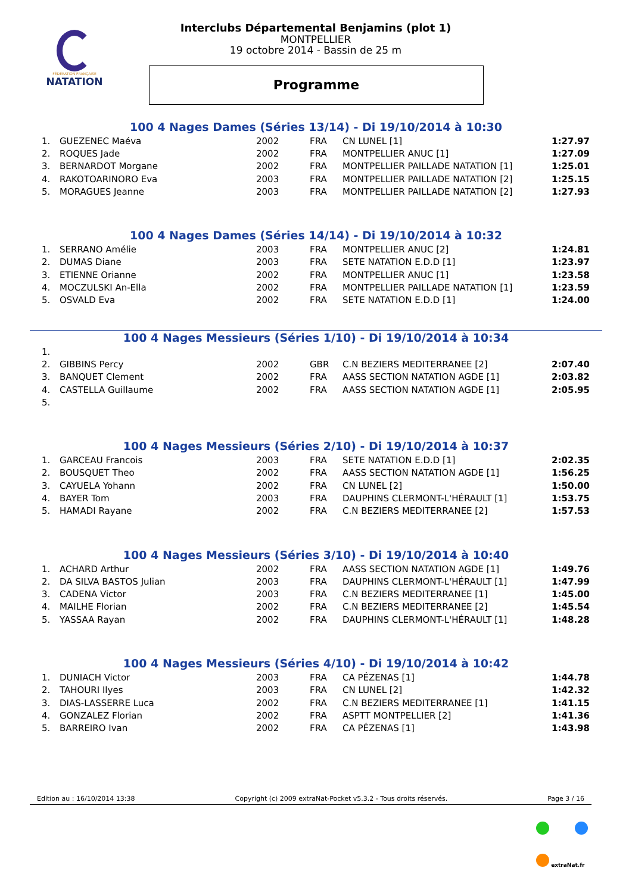FÉDÉRATION FRANÇAISE
NATATION
Interclubs Départemental Benjamins (plot 1)
MONTPELLIER
19 octobre 2014 - Bassin de 25 m
Programme
100 4 Nages Dames (Séries 13/14) - Di 19/10/2014 à 10:30
| 1. | GUEZENEC Maéva | 2002 | FRA | CN LUNEL [1] | 1:27.97 |
| 2. | ROQUES Jade | 2002 | FRA | MONTPELLIER ANUC [1] | 1:27.09 |
| 3. | BERNARDOT Morgane | 2002 | FRA | MONTPELLIER PAILLADE NATATION [1] | 1:25.01 |
| 4. | RAKOTOARINORO Eva | 2003 | FRA | MONTPELLIER PAILLADE NATATION [2] | 1:25.15 |
| 5. | MORAGUES Jeanne | 2003 | FRA | MONTPELLIER PAILLADE NATATION [2] | 1:27.93 |
100 4 Nages Dames (Séries 14/14) - Di 19/10/2014 à 10:32
| 1. | SERRANO Amélie | 2003 | FRA | MONTPELLIER ANUC [2] | 1:24.81 |
| 2. | DUMAS Diane | 2003 | FRA | SETE NATATION E.D.D [1] | 1:23.97 |
| 3. | ETIENNE Orianne | 2002 | FRA | MONTPELLIER ANUC [1] | 1:23.58 |
| 4. | MOCZULSKI An-Ella | 2002 | FRA | MONTPELLIER PAILLADE NATATION [1] | 1:23.59 |
| 5. | OSVALD Eva | 2002 | FRA | SETE NATATION E.D.D [1] | 1:24.00 |
100 4 Nages Messieurs (Séries 1/10) - Di 19/10/2014 à 10:34
| 1. | | | | | |
| 2. | GIBBINS Percy | 2002 | GBR | C.N BEZIERS MEDITERRANEE [2] | 2:07.40 |
| 3. | BANQUET Clement | 2002 | FRA | AASS SECTION NATATION AGDE [1] | 2:03.82 |
| 4. | CASTELLA Guillaume | 2002 | FRA | AASS SECTION NATATION AGDE [1] | 2:05.95 |
| 5. | | | | | |
100 4 Nages Messieurs (Séries 2/10) - Di 19/10/2014 à 10:37
| 1. | GARCEAU Francois | 2003 | FRA | SETE NATATION E.D.D [1] | 2:02.35 |
| 2. | BOUSQUET Theo | 2002 | FRA | AASS SECTION NATATION AGDE [1] | 1:56.25 |
| 3. | CAYUELA Yohann | 2002 | FRA | CN LUNEL [2] | 1:50.00 |
| 4. | BAYER Tom | 2003 | FRA | DAUPHINS CLERMONT-L'HÉRAULT [1] | 1:53.75 |
| 5. | HAMADI Rayane | 2002 | FRA | C.N BEZIERS MEDITERRANEE [2] | 1:57.53 |
100 4 Nages Messieurs (Séries 3/10) - Di 19/10/2014 à 10:40
| 1. | ACHARD Arthur | 2002 | FRA | AASS SECTION NATATION AGDE [1] | 1:49.76 |
| 2. | DA SILVA BASTOS Julian | 2003 | FRA | DAUPHINS CLERMONT-L'HÉRAULT [1] | 1:47.99 |
| 3. | CADENA Victor | 2003 | FRA | C.N BEZIERS MEDITERRANEE [1] | 1:45.00 |
| 4. | MAILHE Florian | 2002 | FRA | C.N BEZIERS MEDITERRANEE [2] | 1:45.54 |
| 5. | YASSAA Rayan | 2002 | FRA | DAUPHINS CLERMONT-L'HÉRAULT [1] | 1:48.28 |
100 4 Nages Messieurs (Séries 4/10) - Di 19/10/2014 à 10:42
| 1. | DUNIACH Victor | 2003 | FRA | CA PÉZENAS [1] | 1:44.78 |
| 2. | TAHOURI Ilyes | 2003 | FRA | CN LUNEL [2] | 1:42.32 |
| 3. | DIAS-LASSERRE Luca | 2002 | FRA | C.N BEZIERS MEDITERRANEE [1] | 1:41.15 |
| 4. | GONZALEZ Florian | 2002 | FRA | ASPTT MONTPELLIER [2] | 1:41.36 |
| 5. | BARREIRO Ivan | 2002 | FRA | CA PÉZENAS [1] | 1:43.98 |
Edition au : 16/10/2014 13:38 Copyright (c) 2009 extraNat-Pocket v5.3.2 - Tous droits réservés. Page 3 / 16
extraNat.fr